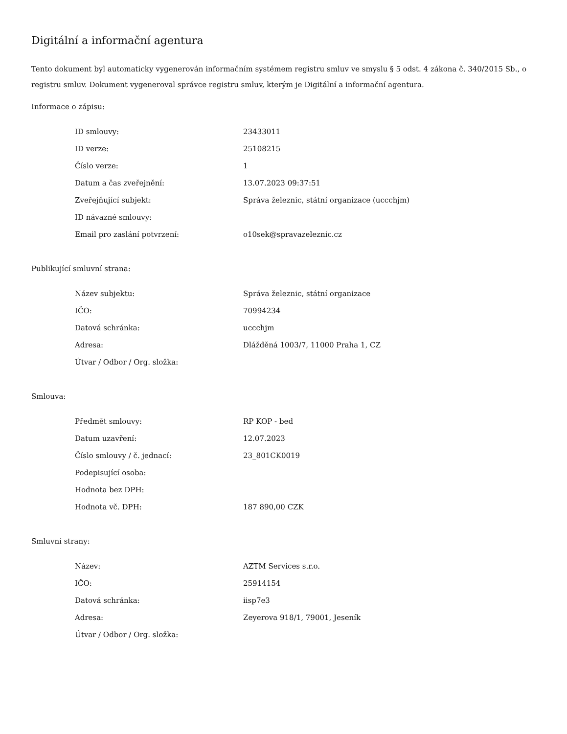Digitální a informační agentura
Tento dokument byl automaticky vygenerován informačním systémem registru smluv ve smyslu § 5 odst. 4 zákona č. 340/2015 Sb., o registru smluv. Dokument vygeneroval správce registru smluv, kterým je Digitální a informační agentura.
Informace o zápisu:
| ID smlouvy: | 23433011 |
| ID verze: | 25108215 |
| Číslo verze: | 1 |
| Datum a čas zveřejnění: | 13.07.2023 09:37:51 |
| Zveřejňující subjekt: | Správa železnic, státní organizace (uccchjm) |
| ID návazné smlouvy: | |
| Email pro zaslání potvrzení: | o10sek@spravazeleznic.cz |
Publikující smluvní strana:
| Název subjektu: | Správa železnic, státní organizace |
| IČO: | 70994234 |
| Datová schránka: | uccchjm |
| Adresa: | Dlážděná 1003/7, 11000 Praha 1, CZ |
| Útvar / Odbor / Org. složka: | |
Smlouva:
| Předmět smlouvy: | RP KOP - bed |
| Datum uzavření: | 12.07.2023 |
| Číslo smlouvy / č. jednací: | 23_801CK0019 |
| Podepisující osoba: | |
| Hodnota bez DPH: | |
| Hodnota vč. DPH: | 187 890,00 CZK |
Smluvní strany:
| Název: | AZTM Services s.r.o. |
| IČO: | 25914154 |
| Datová schránka: | iisp7e3 |
| Adresa: | Zeyerova 918/1, 79001, Jeseník |
| Útvar / Odbor / Org. složka: | |